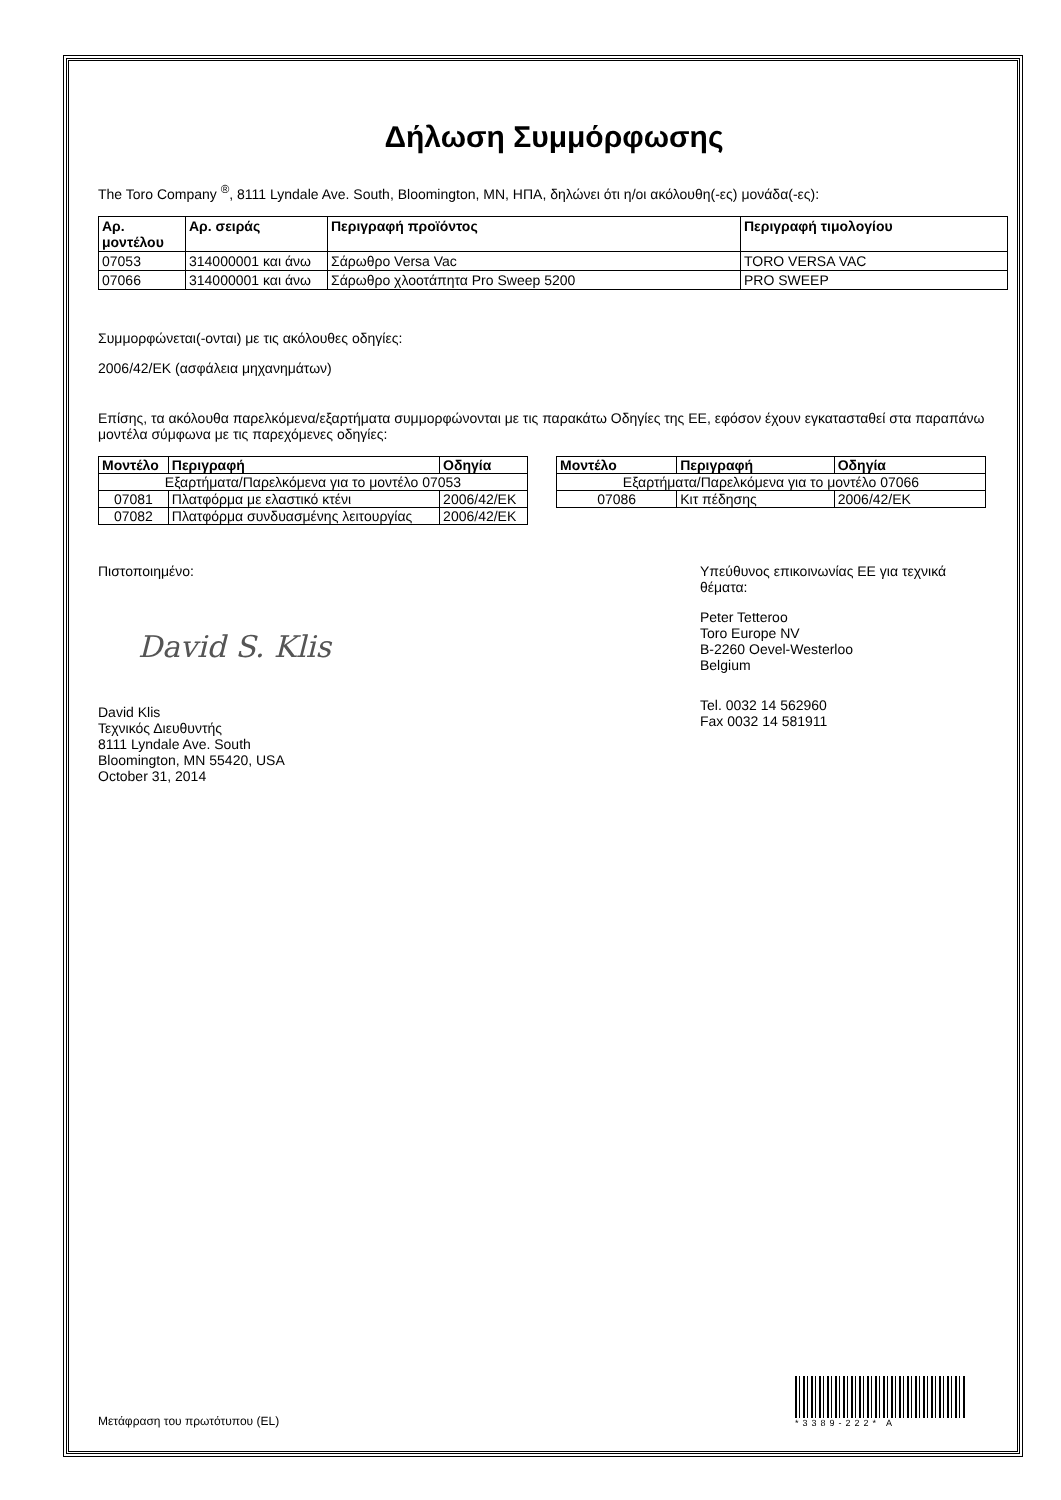Δήλωση Συμμόρφωσης
The Toro Company <sup>®</sup>, 8111 Lyndale Ave. South, Bloomington, MN, ΗΠΑ, δηλώνει ότι η/οι ακόλουθη(-ες) μονάδα(-ες):
| Αρ. μοντέλου | Αρ. σειράς | Περιγραφή προϊόντος | Περιγραφή τιμολογίου |
| --- | --- | --- | --- |
| 07053 | 314000001 και άνω | Σάρωθρο Versa Vac | TORO VERSA VAC |
| 07066 | 314000001 και άνω | Σάρωθρο χλοοτάπητα Pro Sweep 5200 | PRO SWEEP |
Συμμορφώνεται(-ονται) με τις ακόλουθες οδηγίες:
2006/42/EK (ασφάλεια μηχανημάτων)
Επίσης, τα ακόλουθα παρελκόμενα/εξαρτήματα συμμορφώνονται με τις παρακάτω Οδηγίες της ΕΕ, εφόσον έχουν εγκατασταθεί στα παραπάνω μοντέλα σύμφωνα με τις παρεχόμενες οδηγίες:
| Μοντέλο | Περιγραφή | Οδηγία |
| --- | --- | --- |
| Εξαρτήματα/Παρελκόμενα για το μοντέλο 07053 | | |
| 07081 | Πλατφόρμα με ελαστικό κτένι | 2006/42/EK |
| 07082 | Πλατφόρμα συνδυασμένης λειτουργίας | 2006/42/EK |
| Μοντέλο | Περιγραφή | Οδηγία |
| --- | --- | --- |
| Εξαρτήματα/Παρελκόμενα για το μοντέλο 07066 | | |
| 07086 | Κιτ πέδησης | 2006/42/EK |
Πιστοποιημένο:
David S. Klis
David Klis
Τεχνικός Διευθυντής
8111 Lyndale Ave. South
Bloomington, MN 55420, USA
October 31, 2014
Υπεύθυνος επικοινωνίας ΕΕ για τεχνικά θέματα:
Peter Tetteroo
Toro Europe NV
B-2260 Oevel-Westerloo
Belgium
Tel. 0032 14 562960
Fax 0032 14 581911
Μετάφραση του πρωτότυπου (EL)
*3389-222* A